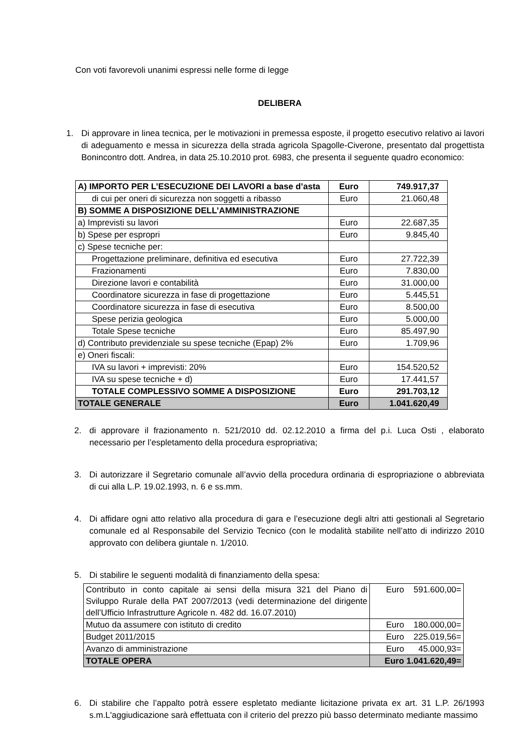Con voti favorevoli unanimi espressi nelle forme di legge
DELIBERA
1. Di approvare in linea tecnica, per le motivazioni in premessa esposte, il progetto esecutivo relativo ai lavori di adeguamento e messa in sicurezza della strada agricola Spagolle-Civerone, presentato dal progettista Bonincontro dott. Andrea, in data 25.10.2010 prot. 6983, che presenta il seguente quadro economico:
| A) IMPORTO PER L’ESECUZIONE DEI LAVORI a base d’asta | Euro | 749.917,37 |
| di cui per oneri di sicurezza non soggetti a ribasso | Euro | 21.060,48 |
| B) SOMME A DISPOSIZIONE DELL’AMMINISTRAZIONE | | |
| a) Imprevisti su lavori | Euro | 22.687,35 |
| b) Spese per espropri | Euro | 9.845,40 |
| c) Spese tecniche per: | | |
| Progettazione preliminare, definitiva ed esecutiva | Euro | 27.722,39 |
| Frazionamenti | Euro | 7.830,00 |
| Direzione lavori e contabilità | Euro | 31.000,00 |
| Coordinatore sicurezza in fase di progettazione | Euro | 5.445,51 |
| Coordinatore sicurezza in fase di esecutiva | Euro | 8.500,00 |
| Spese perizia geologica | Euro | 5.000,00 |
| Totale Spese tecniche | Euro | 85.497,90 |
| d) Contributo previdenziale su spese tecniche (Epap) 2% | Euro | 1.709,96 |
| e) Oneri fiscali: | | |
| IVA su lavori + imprevisti: 20% | Euro | 154.520,52 |
| IVA su spese tecniche + d) | Euro | 17.441,57 |
| TOTALE COMPLESSIVO SOMME A DISPOSIZIONE | Euro | 291.703,12 |
| TOTALE GENERALE | Euro | 1.041.620,49 |
2. di approvare il frazionamento n. 521/2010 dd. 02.12.2010 a firma del p.i. Luca Osti , elaborato necessario per l’espletamento della procedura espropriativa;
3. Di autorizzare il Segretario comunale all’avvio della procedura ordinaria di espropriazione o abbreviata di cui alla L.P. 19.02.1993, n. 6 e ss.mm.
4. Di affidare ogni atto relativo alla procedura di gara e l’esecuzione degli altri atti gestionali al Segretario comunale ed al Responsabile del Servizio Tecnico (con le modalità stabilite nell’atto di indirizzo 2010 approvato con delibera giuntale n. 1/2010.
5. Di stabilire le seguenti modalità di finanziamento della spesa:
| Contributo in conto capitale ai sensi della misura 321 del Piano di Sviluppo Rurale della PAT 2007/2013 (vedi determinazione del dirigente dell’Ufficio Infrastrutture Agricole n. 482 dd. 16.07.2010) | Euro 591.600,00= |
| Mutuo da assumere con istituto di credito | Euro 180.000,00= |
| Budget 2011/2015 | Euro 225.019,56= |
| Avanzo di amministrazione | Euro 45.000,93= |
| TOTALE OPERA | Euro 1.041.620,49= |
6. Di stabilire che l’appalto potrà essere espletato mediante licitazione privata ex art. 31 L.P. 26/1993 s.m.L'aggiudicazione sarà effettuata con il criterio del prezzo più basso determinato mediante massimo